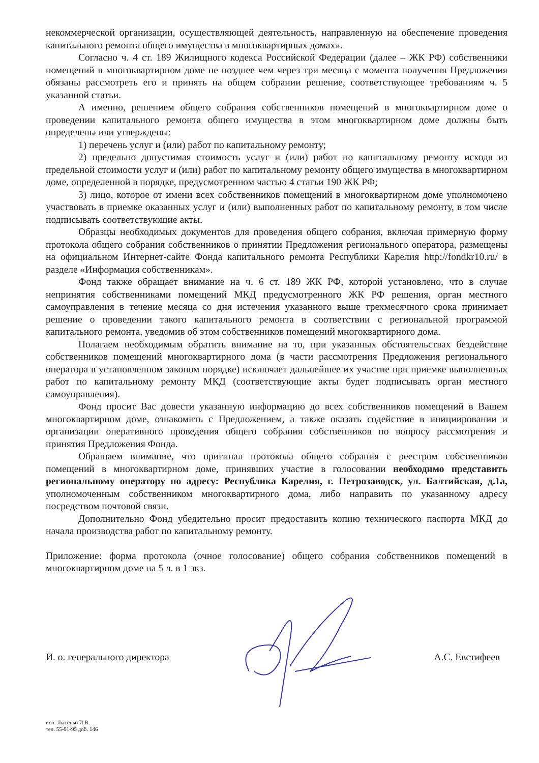некоммерческой организации, осуществляющей деятельность, направленную на обеспечение проведения капитального ремонта общего имущества в многоквартирных домах».
Согласно ч. 4 ст. 189 Жилищного кодекса Российской Федерации (далее – ЖК РФ) собственники помещений в многоквартирном доме не позднее чем через три месяца с момента получения Предложения обязаны рассмотреть его и принять на общем собрании решение, соответствующее требованиям ч. 5 указанной статьи.
А именно, решением общего собрания собственников помещений в многоквартирном доме о проведении капитального ремонта общего имущества в этом многоквартирном доме должны быть определены или утверждены:
1) перечень услуг и (или) работ по капитальному ремонту;
2) предельно допустимая стоимость услуг и (или) работ по капитальному ремонту исходя из предельной стоимости услуг и (или) работ по капитальному ремонту общего имущества в многоквартирном доме, определенной в порядке, предусмотренном частью 4 статьи 190 ЖК РФ;
3) лицо, которое от имени всех собственников помещений в многоквартирном доме уполномочено участвовать в приемке оказанных услуг и (или) выполненных работ по капитальному ремонту, в том числе подписывать соответствующие акты.
Образцы необходимых документов для проведения общего собрания, включая примерную форму протокола общего собрания собственников о принятии Предложения регионального оператора, размещены на официальном Интернет-сайте Фонда капитального ремонта Республики Карелия http://fondkr10.ru/ в разделе «Информация собственникам».
Фонд также обращает внимание на ч. 6 ст. 189 ЖК РФ, которой установлено, что в случае непринятия собственниками помещений МКД предусмотренного ЖК РФ решения, орган местного самоуправления в течение месяца со дня истечения указанного выше трехмесячного срока принимает решение о проведении такого капитального ремонта в соответствии с региональной программой капитального ремонта, уведомив об этом собственников помещений многоквартирного дома.
Полагаем необходимым обратить внимание на то, при указанных обстоятельствах бездействие собственников помещений многоквартирного дома (в части рассмотрения Предложения регионального оператора в установленном законом порядке) исключает дальнейшее их участие при приемке выполненных работ по капитальному ремонту МКД (соответствующие акты будет подписывать орган местного самоуправления).
Фонд просит Вас довести указанную информацию до всех собственников помещений в Вашем многоквартирном доме, ознакомить с Предложением, а также оказать содействие в инициировании и организации оперативного проведения общего собрания собственников по вопросу рассмотрения и принятия Предложения Фонда.
Обращаем внимание, что оригинал протокола общего собрания с реестром собственников помещений в многоквартирном доме, принявших участие в голосовании необходимо представить региональному оператору по адресу: Республика Карелия, г. Петрозаводск, ул. Балтийская, д.1а, уполномоченным собственником многоквартирного дома, либо направить по указанному адресу посредством почтовой связи.
Дополнительно Фонд убедительно просит предоставить копию технического паспорта МКД до начала производства работ по капитальному ремонту.
Приложение: форма протокола (очное голосование) общего собрания собственников помещений в многоквартирном доме на 5 л. в 1 экз.
И. о. генерального директора А.С. Евстифеев
исп. Лысенко И.В.
тел. 55-91-95 доб. 146